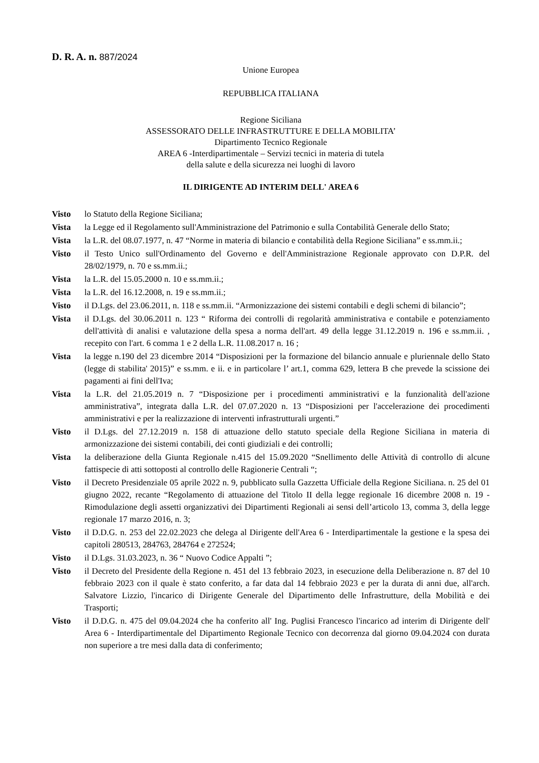D. R. A. n. 887/2024
Unione Europea
REPUBBLICA ITALIANA
Regione Siciliana
ASSESSORATO DELLE INFRASTRUTTURE E DELLA MOBILITA’
Dipartimento Tecnico Regionale
AREA 6 -Interdipartimentale – Servizi tecnici in materia di tutela
della salute e della sicurezza nei luoghi di lavoro
IL DIRIGENTE AD INTERIM DELL' AREA 6
Visto lo Statuto della Regione Siciliana;
Vista la Legge ed il Regolamento sull'Amministrazione del Patrimonio e sulla Contabilità Generale dello Stato;
Vista la L.R. del 08.07.1977, n. 47 “Norme in materia di bilancio e contabilità della Regione Siciliana” e ss.mm.ii.;
Visto il Testo Unico sull'Ordinamento del Governo e dell'Amministrazione Regionale approvato con D.P.R. del 28/02/1979, n. 70 e ss.mm.ii.;
Vista la L.R. del 15.05.2000 n. 10 e ss.mm.ii.;
Vista la L.R. del 16.12.2008, n. 19 e ss.mm.ii.;
Visto il D.Lgs. del 23.06.2011, n. 118 e ss.mm.ii. “Armonizzazione dei sistemi contabili e degli schemi di bilancio”;
Vista il D.Lgs. del 30.06.2011 n. 123 “ Riforma dei controlli di regolarità amministrativa e contabile e potenziamento dell'attività di analisi e valutazione della spesa a norma dell'art. 49 della legge 31.12.2019 n. 196 e ss.mm.ii. , recepito con l'art. 6 comma 1 e 2 della L.R. 11.08.2017 n. 16 ;
Vista la legge n.190 del 23 dicembre 2014 “Disposizioni per la formazione del bilancio annuale e pluriennale dello Stato (legge di stabilita' 2015)” e ss.mm. e ii. e in particolare l’ art.1, comma 629, lettera B che prevede la scissione dei pagamenti ai fini dell'Iva;
Vista la L.R. del 21.05.2019 n. 7 “Disposizione per i procedimenti amministrativi e la funzionalità dell'azione amministrativa”, integrata dalla L.R. del 07.07.2020 n. 13 “Disposizioni per l'accelerazione dei procedimenti amministrativi e per la realizzazione di interventi infrastrutturali urgenti.”
Visto il D.Lgs. del 27.12.2019 n. 158 di attuazione dello statuto speciale della Regione Siciliana in materia di armonizzazione dei sistemi contabili, dei conti giudiziali e dei controlli;
Vista la deliberazione della Giunta Regionale n.415 del 15.09.2020 “Snellimento delle Attività di controllo di alcune fattispecie di atti sottoposti al controllo delle Ragionerie Centrali “;
Visto il Decreto Presidenziale 05 aprile 2022 n. 9, pubblicato sulla Gazzetta Ufficiale della Regione Siciliana. n. 25 del 01 giugno 2022, recante “Regolamento di attuazione del Titolo II della legge regionale 16 dicembre 2008 n. 19 - Rimodulazione degli assetti organizzativi dei Dipartimenti Regionali ai sensi dell’articolo 13, comma 3, della legge regionale 17 marzo 2016, n. 3;
Visto il D.D.G. n. 253 del 22.02.2023 che delega al Dirigente dell'Area 6 - Interdipartimentale la gestione e la spesa dei capitoli 280513, 284763, 284764 e 272524;
Visto il D.Lgs. 31.03.2023, n. 36 “ Nuovo Codice Appalti ”;
Visto il Decreto del Presidente della Regione n. 451 del 13 febbraio 2023, in esecuzione della Deliberazione n. 87 del 10 febbraio 2023 con il quale è stato conferito, a far data dal 14 febbraio 2023 e per la durata di anni due, all'arch. Salvatore Lizzio, l'incarico di Dirigente Generale del Dipartimento delle Infrastrutture, della Mobilità e dei Trasporti;
Visto il D.D.G. n. 475 del 09.04.2024 che ha conferito all' Ing. Puglisi Francesco l'incarico ad interim di Dirigente dell' Area 6 - Interdipartimentale del Dipartimento Regionale Tecnico con decorrenza dal giorno 09.04.2024 con durata non superiore a tre mesi dalla data di conferimento;